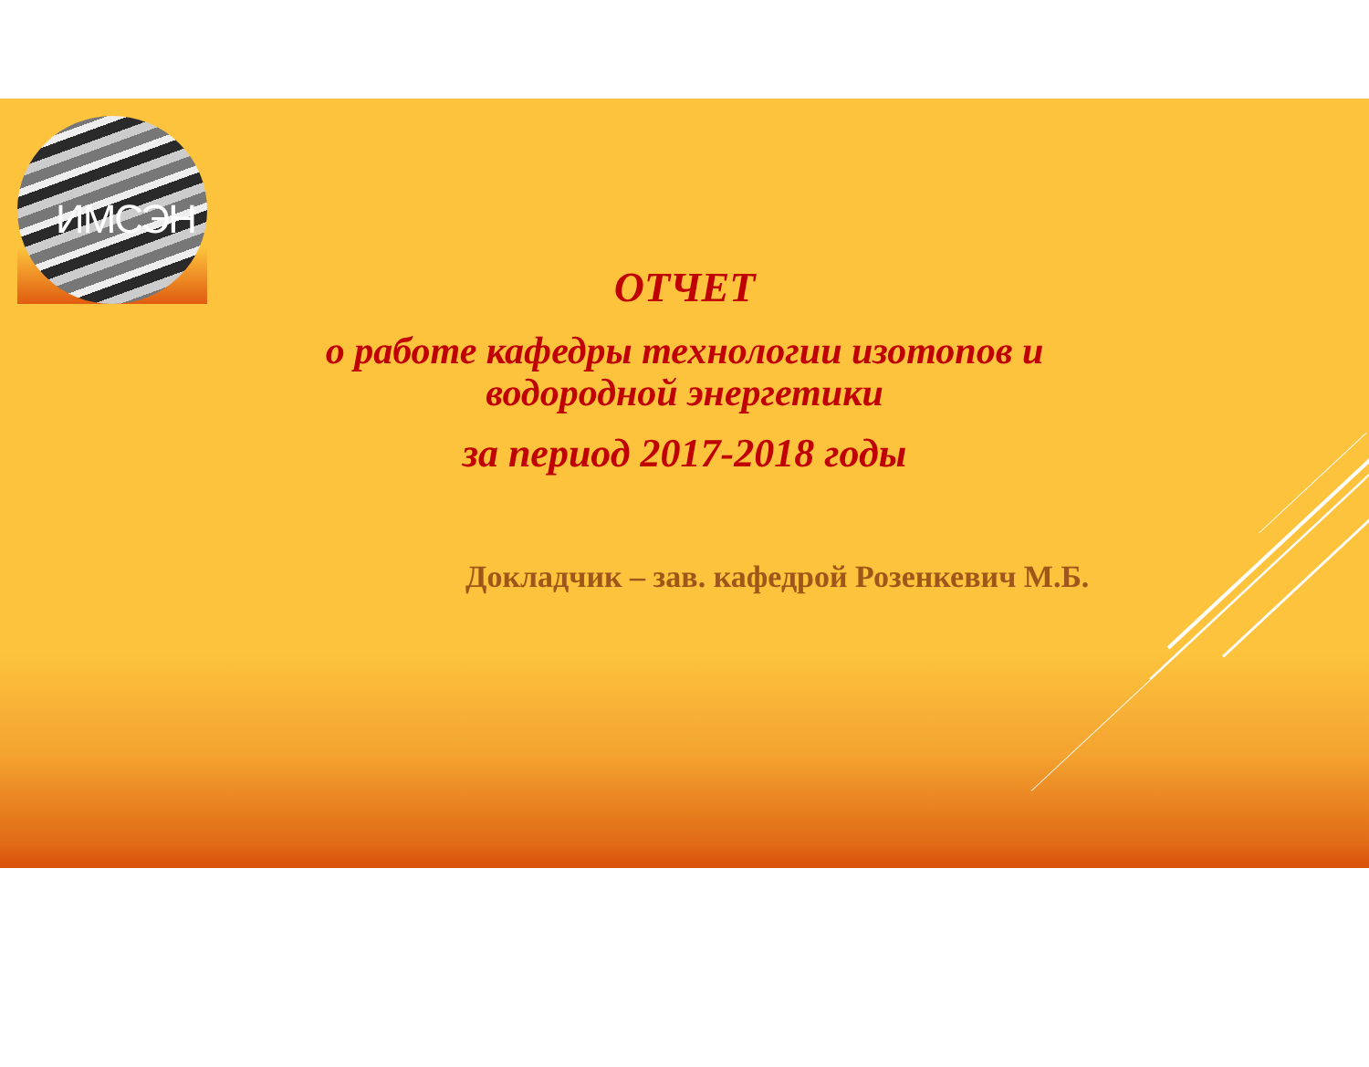ИМСЭН
ОТЧЕТ
о работе кафедры технологии изотопов и водородной энергетики
за период 2017-2018 годы
Докладчик – зав. кафедрой Розенкевич М.Б.